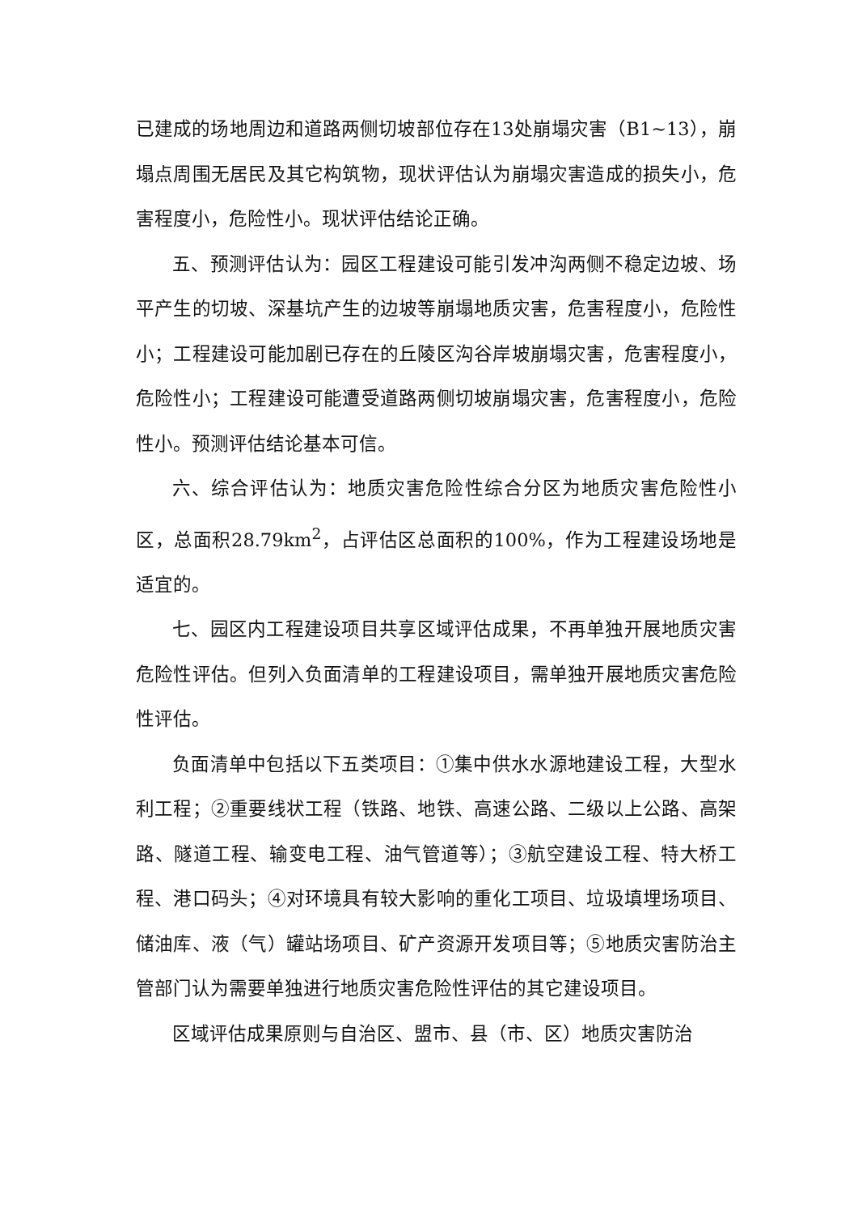已建成的场地周边和道路两侧切坡部位存在13处崩塌灾害（B1~13），崩塌点周围无居民及其它构筑物，现状评估认为崩塌灾害造成的损失小，危害程度小，危险性小。现状评估结论正确。
五、预测评估认为：园区工程建设可能引发冲沟两侧不稳定边坡、场平产生的切坡、深基坑产生的边坡等崩塌地质灾害，危害程度小，危险性小；工程建设可能加剧已存在的丘陵区沟谷岸坡崩塌灾害，危害程度小，危险性小；工程建设可能遭受道路两侧切坡崩塌灾害，危害程度小，危险性小。预测评估结论基本可信。
六、综合评估认为：地质灾害危险性综合分区为地质灾害危险性小区，总面积28.79km<sup>2</sup>，占评估区总面积的100%，作为工程建设场地是适宜的。
七、园区内工程建设项目共享区域评估成果，不再单独开展地质灾害危险性评估。但列入负面清单的工程建设项目，需单独开展地质灾害危险性评估。
负面清单中包括以下五类项目：①集中供水水源地建设工程，大型水利工程；②重要线状工程（铁路、地铁、高速公路、二级以上公路、高架路、隧道工程、输变电工程、油气管道等）；③航空建设工程、特大桥工程、港口码头；④对环境具有较大影响的重化工项目、垃圾填埋场项目、储油库、液（气）罐站场项目、矿产资源开发项目等；⑤地质灾害防治主管部门认为需要单独进行地质灾害危险性评估的其它建设项目。
区域评估成果原则与自治区、盟市、县（市、区）地质灾害防治